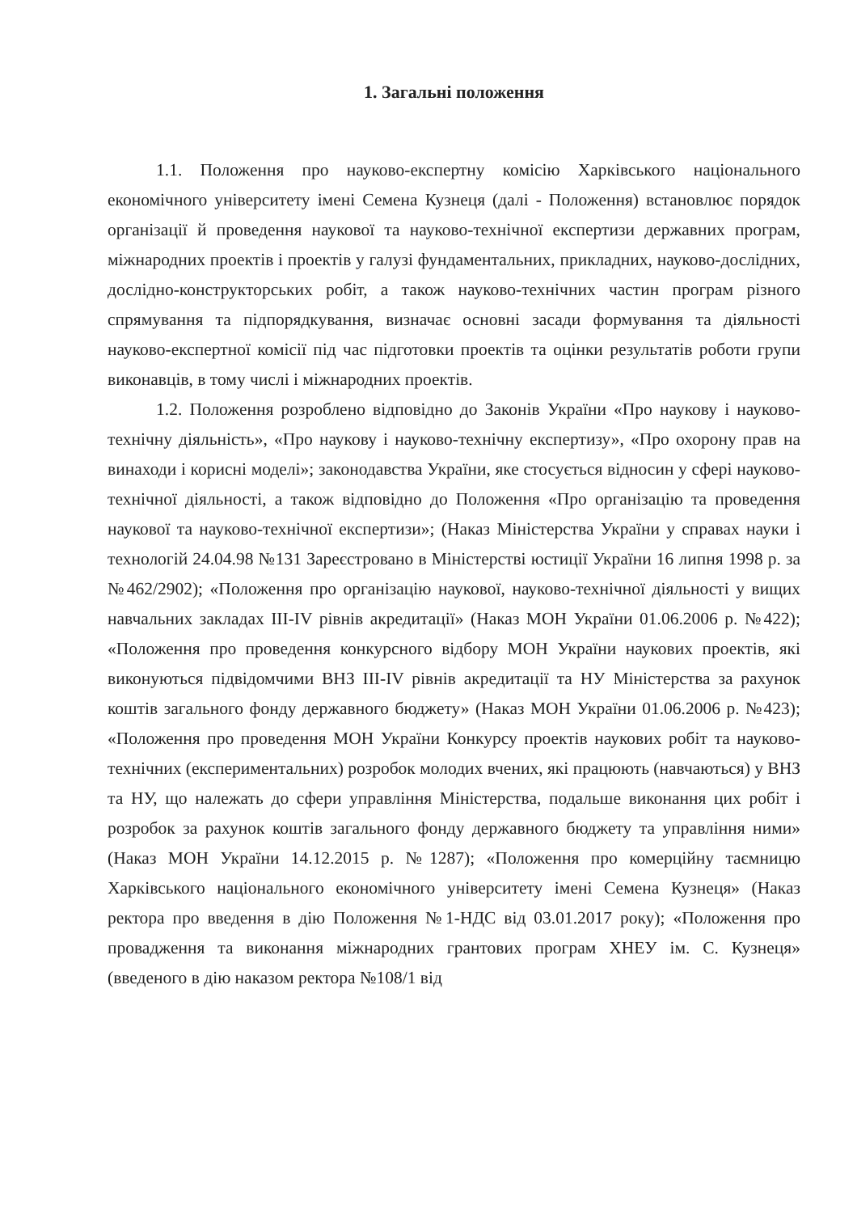1. Загальні положення
1.1. Положення про науково-експертну комісію Харківського національного економічного університету імені Семена Кузнеця (далі - Положення) встановлює порядок організації й проведення наукової та науково-технічної експертизи державних програм, міжнародних проектів і проектів у галузі фундаментальних, прикладних, науково-дослідних, дослідно-конструкторських робіт, а також науково-технічних частин програм різного спрямування та підпорядкування, визначає основні засади формування та діяльності науково-експертної комісії під час підготовки проектів та оцінки результатів роботи групи виконавців, в тому числі і міжнародних проектів.
1.2. Положення розроблено відповідно до Законів України «Про наукову і науково-технічну діяльність», «Про наукову і науково-технічну експертизу», «Про охорону прав на винаходи і корисні моделі»; законодавства України, яке стосується відносин у сфері науково-технічної діяльності, а також відповідно до Положення «Про організацію та проведення наукової та науково-технічної експертизи»; (Наказ Міністерства України у справах науки і технологій 24.04.98 №131 Зареєстровано в Міністерстві юстиції України 16 липня 1998 р. за №462/2902); «Положення про організацію наукової, науково-технічної діяльності у вищих навчальних закладах III-IV рівнів акредитації» (Наказ МОН України 01.06.2006 р. №422); «Положення про проведення конкурсного відбору МОН України наукових проектів, які виконуються підвідомчими ВНЗ III-IV рівнів акредитації та НУ Міністерства за рахунок коштів загального фонду державного бюджету» (Наказ МОН України 01.06.2006 р. №423); «Положення про проведення МОН України Конкурсу проектів наукових робіт та науково-технічних (експериментальних) розробок молодих вчених, які працюють (навчаються) у ВНЗ та НУ, що належать до сфери управління Міністерства, подальше виконання цих робіт і розробок за рахунок коштів загального фонду державного бюджету та управління ними» (Наказ МОН України 14.12.2015 р. №1287); «Положення про комерційну таємницю Харківського національного економічного університету імені Семена Кузнеця» (Наказ ректора про введення в дію Положення №1-НДС від 03.01.2017 року); «Положення про провадження та виконання міжнародних грантових програм ХНЕУ ім. С. Кузнеця» (введеного в дію наказом ректора №108/1 від